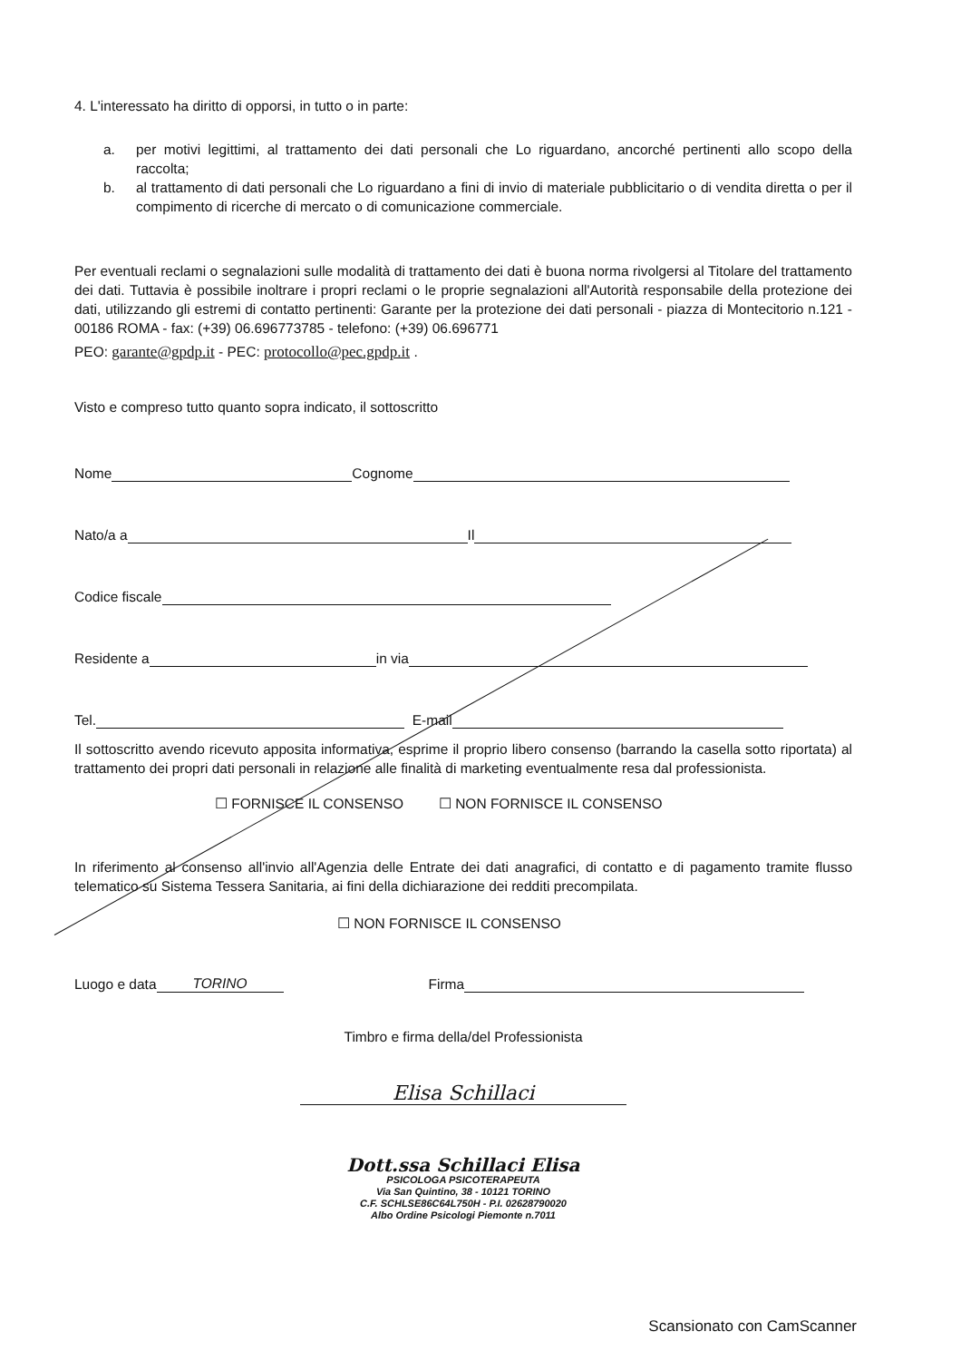4. L'interessato ha diritto di opporsi, in tutto o in parte:
a. per motivi legittimi, al trattamento dei dati personali che Lo riguardano, ancorché pertinenti allo scopo della raccolta;
b. al trattamento di dati personali che Lo riguardano a fini di invio di materiale pubblicitario o di vendita diretta o per il compimento di ricerche di mercato o di comunicazione commerciale.
Per eventuali reclami o segnalazioni sulle modalità di trattamento dei dati è buona norma rivolgersi al Titolare del trattamento dei dati. Tuttavia è possibile inoltrare i propri reclami o le proprie segnalazioni all'Autorità responsabile della protezione dei dati, utilizzando gli estremi di contatto pertinenti: Garante per la protezione dei dati personali - piazza di Montecitorio n.121 - 00186 ROMA - fax: (+39) 06.696773785 - telefono: (+39) 06.696771
PEO: garante@gpdp.it - PEC: protocollo@pec.gpdp.it .
Visto e compreso tutto quanto sopra indicato, il sottoscritto
Nome Cognome
Nato/a a Il
Codice fiscale
Residente a in via
Tel. E-mail
Il sottoscritto avendo ricevuto apposita informativa, esprime il proprio libero consenso (barrando la casella sotto riportata) al trattamento dei propri dati personali in relazione alle finalità di marketing eventualmente resa dal professionista.
☐ FORNISCE IL CONSENSO ☐ NON FORNISCE IL CONSENSO
In riferimento al consenso all'invio all'Agenzia delle Entrate dei dati anagrafici, di contatto e di pagamento tramite flusso telematico su Sistema Tessera Sanitaria, ai fini della dichiarazione dei redditi precompilata.
☐ NON FORNISCE IL CONSENSO
Luogo e data TORINO Firma
Timbro e firma della/del Professionista
Elisa Schillaci
Dott.ssa Schillaci Elisa
PSICOLOGA PSICOTERAPEUTA
Via San Quintino, 38 - 10121 TORINO
C.F. SCHLSE86C64L750H - P.I. 02628790020
Albo Ordine Psicologi Piemonte n.7011
Scansionato con CamScanner